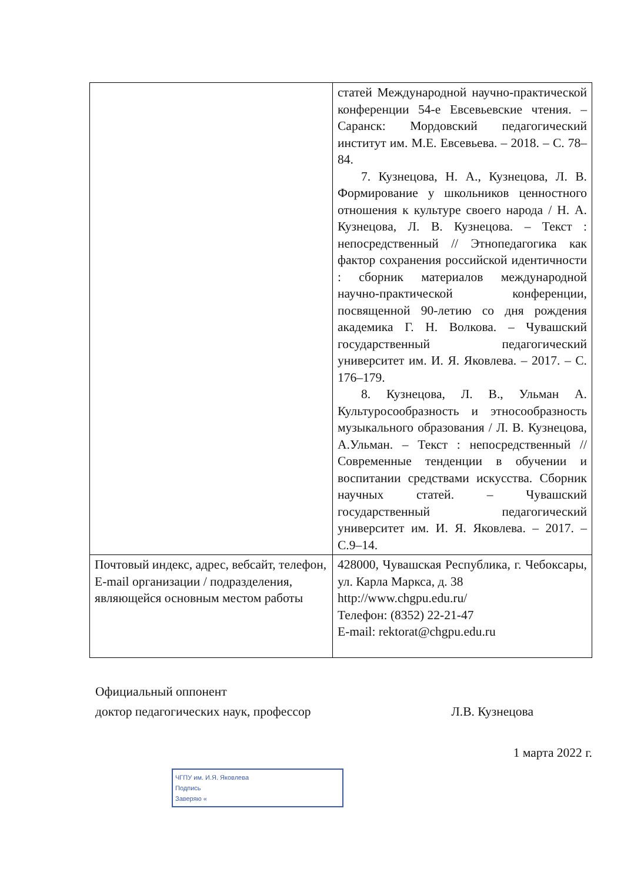| | статей Международной научно-практической конференции 54-е Евсевьевские чтения. – Саранск: Мордовский педагогический институт им. М.Е. Евсевьева. – 2018. – С. 78–84. 7. Кузнецова, Н. А., Кузнецова, Л. В. Формирование у школьников ценностного отношения к культуре своего народа / Н. А. Кузнецова, Л. В. Кузнецова. – Текст : непосредственный // Этнопедагогика как фактор сохранения российской идентичности : сборник материалов международной научно-практической конференции, посвященной 90-летию со дня рождения академика Г. Н. Волкова. – Чувашский государственный педагогический университет им. И. Я. Яковлева. – 2017. – С. 176–179. 8. Кузнецова, Л. В., Ульман А. Культуросообразность и этносообразность музыкального образования / Л. В. Кузнецова, А.Ульман. – Текст : непосредственный // Современные тенденции в обучении и воспитании средствами искусства. Сборник научных статей. – Чувашский государственный педагогический университет им. И. Я. Яковлева. – 2017. – С.9–14. |
| Почтовый индекс, адрес, вебсайт, телефон, E-mail организации / подразделения, являющейся основным местом работы | 428000, Чувашская Республика, г. Чебоксары, ул. Карла Маркса, д. 38 http://www.chgpu.edu.ru/ Телефон: (8352) 22-21-47 E-mail: rektorat@chgpu.edu.ru |
Официальный оппонент
доктор педагогических наук, профессор Л.В. Кузнецова
1 марта 2022 г.
ЧГПУ им. И.Я. Яковлева
Подпись
Заверяю «